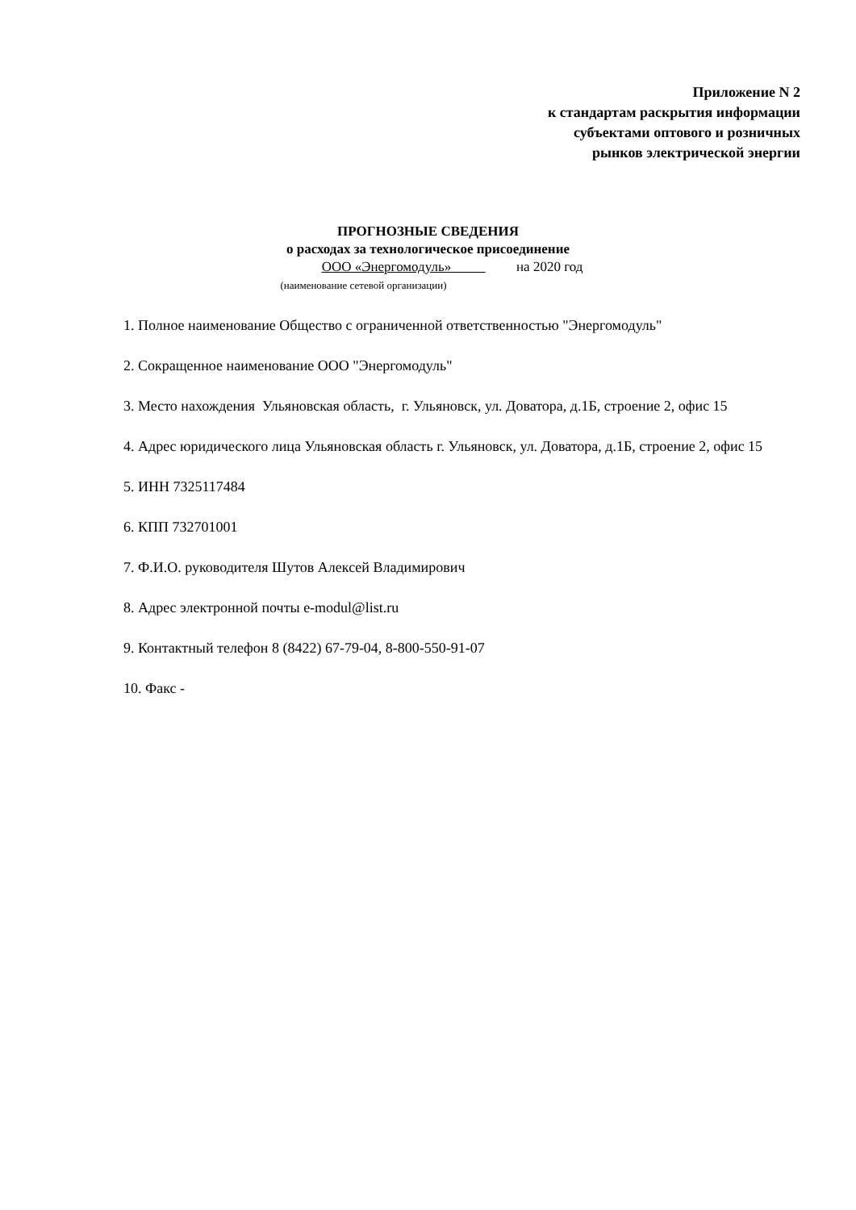Приложение N 2
к стандартам раскрытия информации
субъектами оптового и розничных
рынков электрической энергии
ПРОГНОЗНЫЕ СВЕДЕНИЯ
о расходах за технологическое присоединение
ООО «Энергомодуль» на 2020 год
(наименование сетевой организации)
1. Полное наименование Общество с ограниченной ответственностью "Энергомодуль"
2. Сокращенное наименование ООО "Энергомодуль"
3. Место нахождения Ульяновская область, г. Ульяновск, ул. Доватора, д.1Б, строение 2, офис 15
4. Адрес юридического лица Ульяновская область г. Ульяновск, ул. Доватора, д.1Б, строение 2, офис 15
5. ИНН 7325117484
6. КПП 732701001
7. Ф.И.О. руководителя Шутов Алексей Владимирович
8. Адрес электронной почты e-modul@list.ru
9. Контактный телефон 8 (8422) 67-79-04, 8-800-550-91-07
10. Факс -